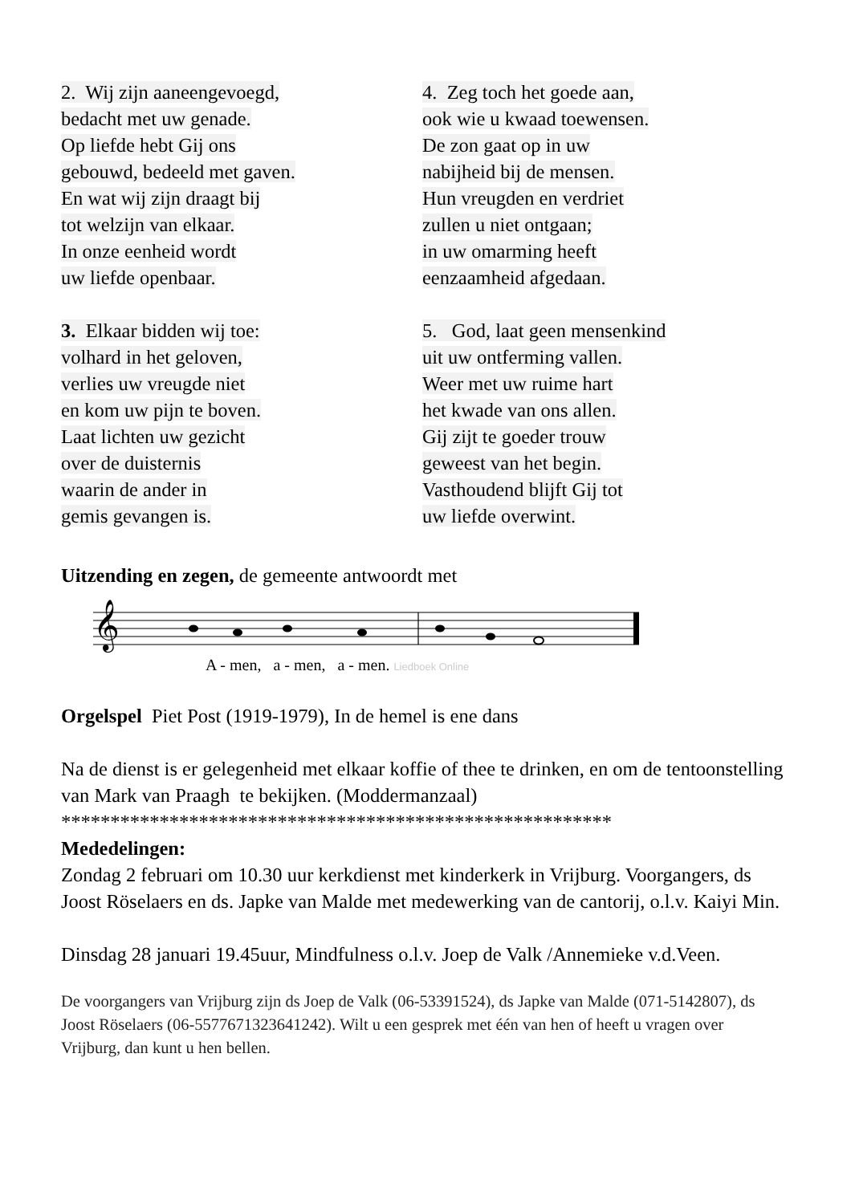2. Wij zijn aaneengevoegd,
bedacht met uw genade.
Op liefde hebt Gij ons
gebouwd, bedeeld met gaven.
En wat wij zijn draagt bij
tot welzijn van elkaar.
In onze eenheid wordt
uw liefde openbaar.
3. Elkaar bidden wij toe:
volhard in het geloven,
verlies uw vreugde niet
en kom uw pijn te boven.
Laat lichten uw gezicht
over de duisternis
waarin de ander in
gemis gevangen is.
4. Zeg toch het goede aan,
ook wie u kwaad toewensen.
De zon gaat op in uw
nabijheid bij de mensen.
Hun vreugden en verdriet
zullen u niet ontgaan;
in uw omarming heeft
eenzaamheid afgedaan.
5. God, laat geen mensenkind
uit uw ontferming vallen.
Weer met uw ruime hart
het kwade van ons allen.
Gij zijt te goeder trouw
geweest van het begin.
Vasthoudend blijft Gij tot
uw liefde overwint.
Uitzending en zegen, de gemeente antwoordt met
𝄞
A - men, a - men, a - men. Liedboek Online
Orgelspel Piet Post (1919-1979), In de hemel is ene dans
Na de dienst is er gelegenheid met elkaar koffie of thee te drinken, en om de tentoonstelling van Mark van Praagh te bekijken. (Moddermanzaal)
********************************************************
Mededelingen:
Zondag 2 februari om 10.30 uur kerkdienst met kinderkerk in Vrijburg. Voorgangers, ds Joost Röselaers en ds. Japke van Malde met medewerking van de cantorij, o.l.v. Kaiyi Min.
Dinsdag 28 januari 19.45uur, Mindfulness o.l.v. Joep de Valk /Annemieke v.d.Veen.
De voorgangers van Vrijburg zijn ds Joep de Valk (06-53391524), ds Japke van Malde (071-5142807), ds Joost Röselaers (06-5577671323641242). Wilt u een gesprek met één van hen of heeft u vragen over Vrijburg, dan kunt u hen bellen.